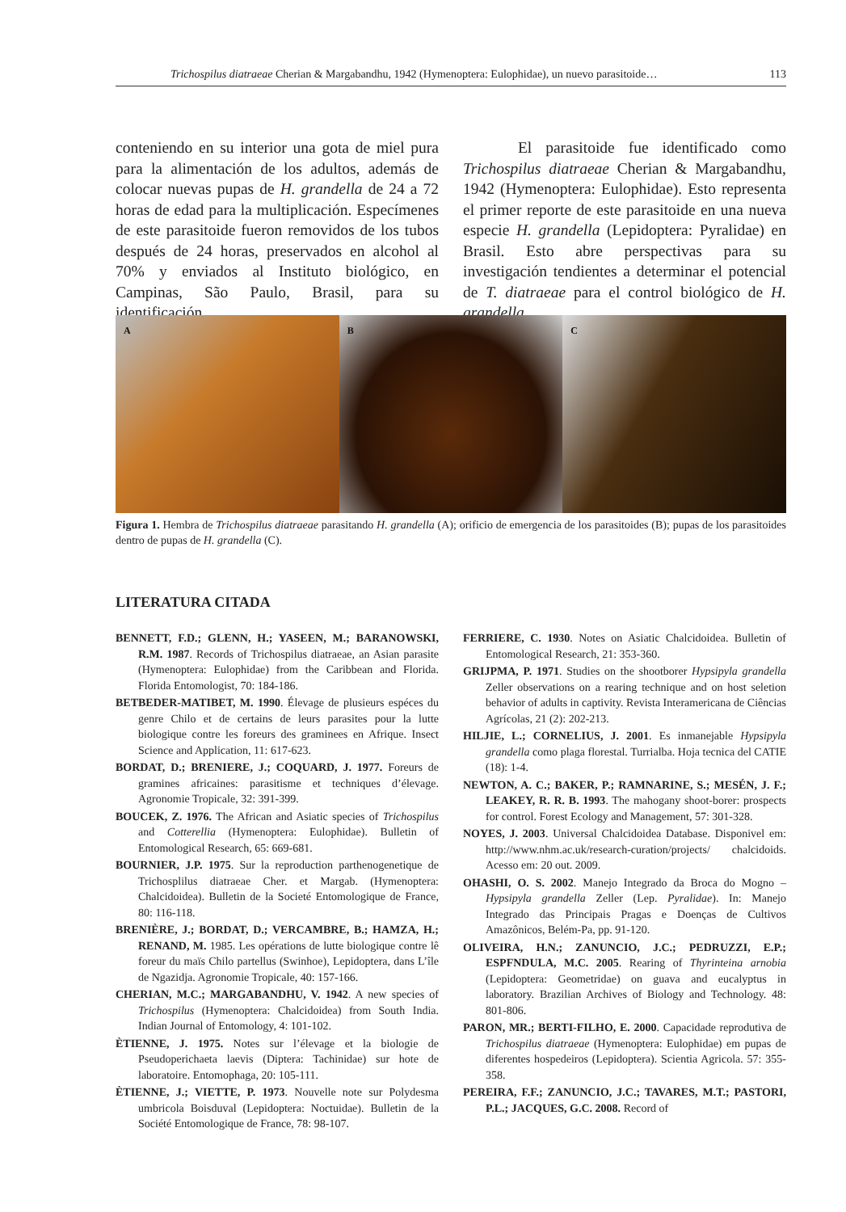Trichospilus diatraeae Cherian & Margabandhu, 1942 (Hymenoptera: Eulophidae), un nuevo parasitoide… 113
conteniendo en su interior una gota de miel pura para la alimentación de los adultos, además de colocar nuevas pupas de H. grandella de 24 a 72 horas de edad para la multiplicación. Especímenes de este parasitoide fueron removidos de los tubos después de 24 horas, preservados en alcohol al 70% y enviados al Instituto biológico, en Campinas, São Paulo, Brasil, para su identificación.
El parasitoide fue identificado como Trichospilus diatraeae Cherian & Margabandhu, 1942 (Hymenoptera: Eulophidae). Esto representa el primer reporte de este parasitoide en una nueva especie H. grandella (Lepidoptera: Pyralidae) en Brasil. Esto abre perspectivas para su investigación tendientes a determinar el potencial de T. diatraeae para el control biológico de H. grandella.
A B C
Figura 1. Hembra de Trichospilus diatraeae parasitando H. grandella (A); orificio de emergencia de los parasitoides (B); pupas de los parasitoides dentro de pupas de H. grandella (C).
LITERATURA CITADA
BENNETT, F.D.; GLENN, H.; YASEEN, M.; BARANOWSKI, R.M. 1987. Records of Trichospilus diatraeae, an Asian parasite (Hymenoptera: Eulophidae) from the Caribbean and Florida. Florida Entomologist, 70: 184-186.
BETBEDER-MATIBET, M. 1990. Élevage de plusieurs espéces du genre Chilo et de certains de leurs parasites pour la lutte biologique contre les foreurs des graminees en Afrique. Insect Science and Application, 11: 617-623.
BORDAT, D.; BRENIERE, J.; COQUARD, J. 1977. Foreurs de gramines africaines: parasitisme et techniques d’élevage. Agronomie Tropicale, 32: 391-399.
BOUCEK, Z. 1976. The African and Asiatic species of Trichospilus and Cotterellia (Hymenoptera: Eulophidae). Bulletin of Entomological Research, 65: 669-681.
BOURNIER, J.P. 1975. Sur la reproduction parthenogenetique de Trichosplilus diatraeae Cher. et Margab. (Hymenoptera: Chalcidoidea). Bulletin de la Societé Entomologique de France, 80: 116-118.
BRENIÈRE, J.; BORDAT, D.; VERCAMBRE, B.; HAMZA, H.; RENAND, M. 1985. Les opérations de lutte biologique contre lê foreur du maïs Chilo partellus (Swinhoe), Lepidoptera, dans L’île de Ngazidja. Agronomie Tropicale, 40: 157-166.
CHERIAN, M.C.; MARGABANDHU, V. 1942. A new species of Trichospilus (Hymenoptera: Chalcidoidea) from South India. Indian Journal of Entomology, 4: 101-102.
ÈTIENNE, J. 1975. Notes sur l’élevage et la biologie de Pseudoperichaeta laevis (Diptera: Tachinidae) sur hote de laboratoire. Entomophaga, 20: 105-111.
ÈTIENNE, J.; VIETTE, P. 1973. Nouvelle note sur Polydesma umbricola Boisduval (Lepidoptera: Noctuidae). Bulletin de la Société Entomologique de France, 78: 98-107.
FERRIERE, C. 1930. Notes on Asiatic Chalcidoidea. Bulletin of Entomological Research, 21: 353-360.
GRIJPMA, P. 1971. Studies on the shootborer Hypsipyla grandella Zeller observations on a rearing technique and on host seletion behavior of adults in captivity. Revista Interamericana de Ciências Agrícolas, 21 (2): 202-213.
HILJIE, L.; CORNELIUS, J. 2001. Es inmanejable Hypsipyla grandella como plaga florestal. Turrialba. Hoja tecnica del CATIE (18): 1-4.
NEWTON, A. C.; BAKER, P.; RAMNARINE, S.; MESÉN, J. F.; LEAKEY, R. R. B. 1993. The mahogany shoot-borer: prospects for control. Forest Ecology and Management, 57: 301-328.
NOYES, J. 2003. Universal Chalcidoidea Database. Disponivel em: http://www.nhm.ac.uk/research-curation/projects/ chalcidoids. Acesso em: 20 out. 2009.
OHASHI, O. S. 2002. Manejo Integrado da Broca do Mogno – Hypsipyla grandella Zeller (Lep. Pyralidae). In: Manejo Integrado das Principais Pragas e Doenças de Cultivos Amazônicos, Belém-Pa, pp. 91-120.
OLIVEIRA, H.N.; ZANUNCIO, J.C.; PEDRUZZI, E.P.; ESPFNDULA, M.C. 2005. Rearing of Thyrinteina arnobia (Lepidoptera: Geometridae) on guava and eucalyptus in laboratory. Brazilian Archives of Biology and Technology. 48: 801-806.
PARON, MR.; BERTI-FILHO, E. 2000. Capacidade reprodutiva de Trichospilus diatraeae (Hymenoptera: Eulophidae) em pupas de diferentes hospedeiros (Lepidoptera). Scientia Agricola. 57: 355-358.
PEREIRA, F.F.; ZANUNCIO, J.C.; TAVARES, M.T.; PASTORI, P.L.; JACQUES, G.C. 2008. Record of